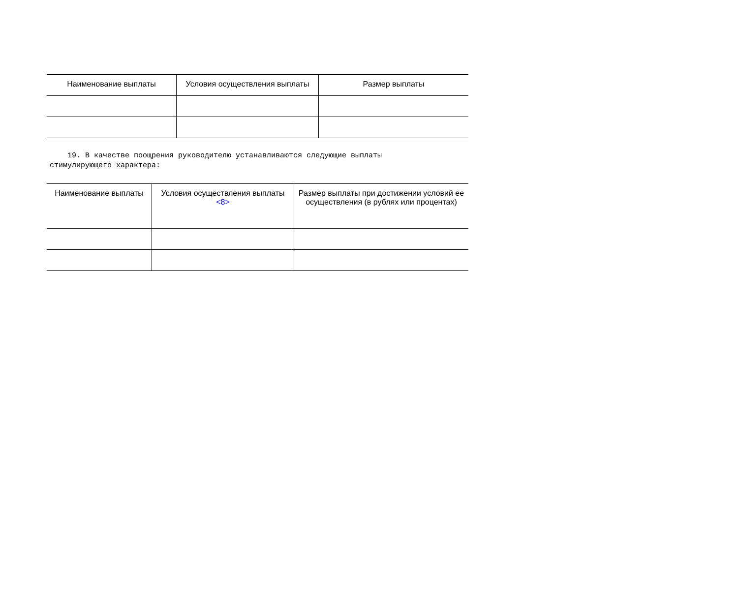| Наименование выплаты | Условия осуществления выплаты | Размер выплаты |
| --- | --- | --- |
19. В качестве поощрения руководителю устанавливаются следующие выплаты стимулирующего характера:
| Наименование выплаты | Условия осуществления выплаты <8> | Размер выплаты при достижении условий ее осуществления (в рублях или процентах) |
| --- | --- | --- |